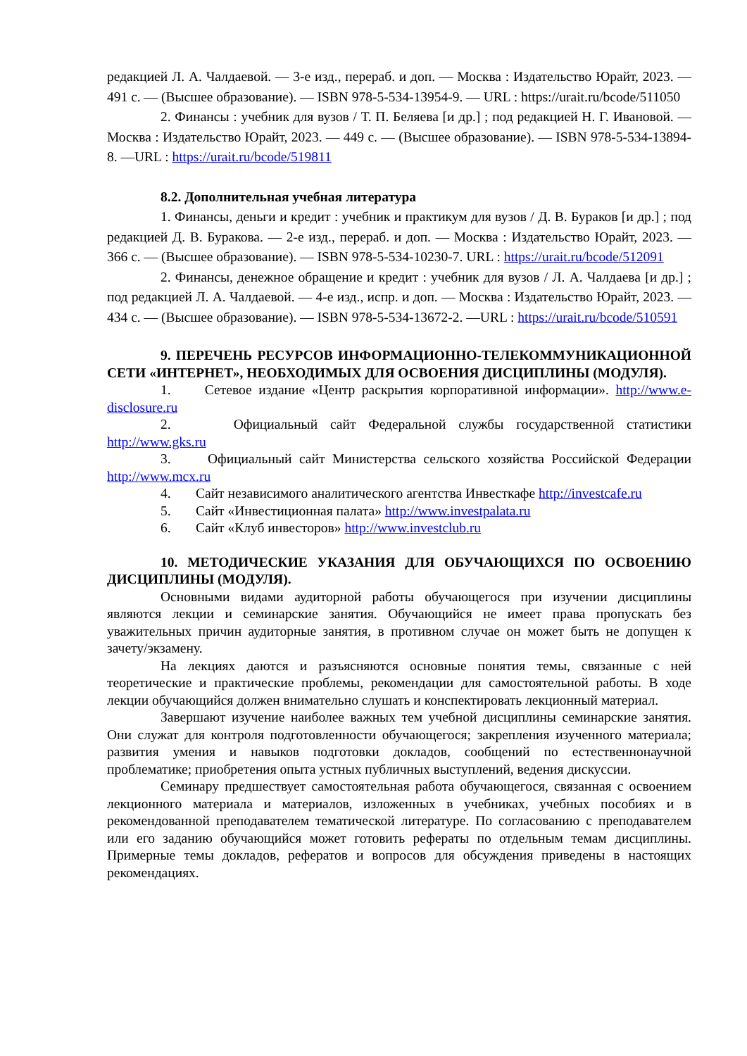редакцией Л. А. Чалдаевой. — 3-е изд., перераб. и доп. — Москва : Издательство Юрайт, 2023. — 491 с. — (Высшее образование). — ISBN 978-5-534-13954-9. — URL : https://urait.ru/bcode/511050
2. Финансы : учебник для вузов / Т. П. Беляева [и др.] ; под редакцией Н. Г. Ивановой. — Москва : Издательство Юрайт, 2023. — 449 с. — (Высшее образование). — ISBN 978-5-534-13894-8. —URL : https://urait.ru/bcode/519811
8.2. Дополнительная учебная литература
1. Финансы, деньги и кредит : учебник и практикум для вузов / Д. В. Бураков [и др.] ; под редакцией Д. В. Буракова. — 2-е изд., перераб. и доп. — Москва : Издательство Юрайт, 2023. — 366 с. — (Высшее образование). — ISBN 978-5-534-10230-7. URL : https://urait.ru/bcode/512091
2. Финансы, денежное обращение и кредит : учебник для вузов / Л. А. Чалдаева [и др.] ; под редакцией Л. А. Чалдаевой. — 4-е изд., испр. и доп. — Москва : Издательство Юрайт, 2023. — 434 с. — (Высшее образование). — ISBN 978-5-534-13672-2. —URL : https://urait.ru/bcode/510591
9. ПЕРЕЧЕНЬ РЕСУРСОВ ИНФОРМАЦИОННО-ТЕЛЕКОММУНИКАЦИОННОЙ СЕТИ «ИНТЕРНЕТ», НЕОБХОДИМЫХ ДЛЯ ОСВОЕНИЯ ДИСЦИПЛИНЫ (МОДУЛЯ).
1. Сетевое издание «Центр раскрытия корпоративной информации». http://www.e-disclosure.ru
2. Официальный сайт Федеральной службы государственной статистики http://www.gks.ru
3. Официальный сайт Министерства сельского хозяйства Российской Федерации http://www.mcx.ru
4. Сайт независимого аналитического агентства Инвесткафе http://investcafe.ru
5. Сайт «Инвестиционная палата» http://www.investpalata.ru
6. Сайт «Клуб инвесторов» http://www.investclub.ru
10. МЕТОДИЧЕСКИЕ УКАЗАНИЯ ДЛЯ ОБУЧАЮЩИХСЯ ПО ОСВОЕНИЮ ДИСЦИПЛИНЫ (МОДУЛЯ).
Основными видами аудиторной работы обучающегося при изучении дисциплины являются лекции и семинарские занятия. Обучающийся не имеет права пропускать без уважительных причин аудиторные занятия, в противном случае он может быть не допущен к зачету/экзамену.
На лекциях даются и разъясняются основные понятия темы, связанные с ней теоретические и практические проблемы, рекомендации для самостоятельной работы. В ходе лекции обучающийся должен внимательно слушать и конспектировать лекционный материал.
Завершают изучение наиболее важных тем учебной дисциплины семинарские занятия. Они служат для контроля подготовленности обучающегося; закрепления изученного материала; развития умения и навыков подготовки докладов, сообщений по естественнонаучной проблематике; приобретения опыта устных публичных выступлений, ведения дискуссии.
Семинару предшествует самостоятельная работа обучающегося, связанная с освоением лекционного материала и материалов, изложенных в учебниках, учебных пособиях и в рекомендованной преподавателем тематической литературе. По согласованию с преподавателем или его заданию обучающийся может готовить рефераты по отдельным темам дисциплины. Примерные темы докладов, рефератов и вопросов для обсуждения приведены в настоящих рекомендациях.